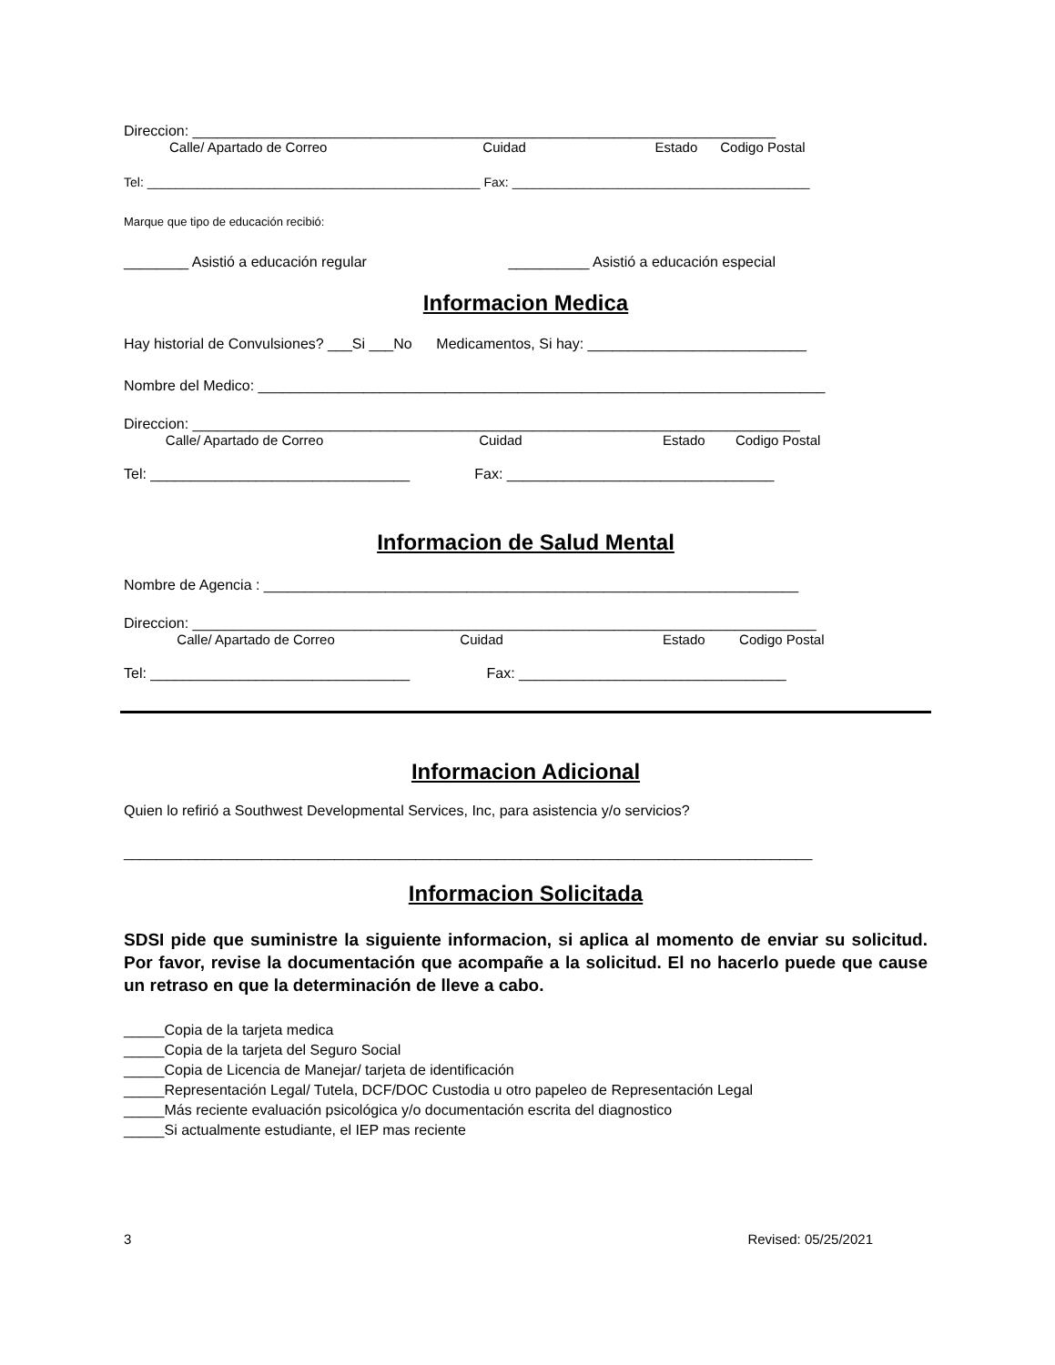Direccion: ________________________________________________________________________
Calle/ Apartado de Correo Cuidad Estado Codigo Postal
Tel: _______________________________________________ Fax: __________________________________________
Marque que tipo de educación recibió:
________ Asistió a educación regular __________ Asistió a educación especial
Informacion Medica
Hay historial de Convulsiones? ___Si ___No Medicamentos, Si hay: ___________________________
Nombre del Medico: ______________________________________________________________________
Direccion: ___________________________________________________________________________
Calle/ Apartado de Correo Cuidad Estado Codigo Postal
Tel: ________________________________ Fax: _________________________________
Informacion de Salud Mental
Nombre de Agencia : __________________________________________________________________
Direccion: _____________________________________________________________________________
Calle/ Apartado de Correo Cuidad Estado Codigo Postal
Tel: ________________________________ Fax: _________________________________
Informacion Adicional
Quien lo refirió a Southwest Developmental Services, Inc, para asistencia y/o servicios?
_____________________________________________________________________________________
Informacion Solicitada
SDSI pide que suministre la siguiente informacion, si aplica al momento de enviar su solicitud. Por favor, revise la documentación que acompañe a la solicitud. El no hacerlo puede que cause un retraso en que la determinación de lleve a cabo.
_____Copia de la tarjeta medica
_____Copia de la tarjeta del Seguro Social
_____Copia de Licencia de Manejar/ tarjeta de identificación
_____Representación Legal/ Tutela, DCF/DOC Custodia u otro papeleo de Representación Legal
_____Más reciente evaluación psicológica y/o documentación escrita del diagnostico
_____Si actualmente estudiante, el IEP mas reciente
3 Revised: 05/25/2021